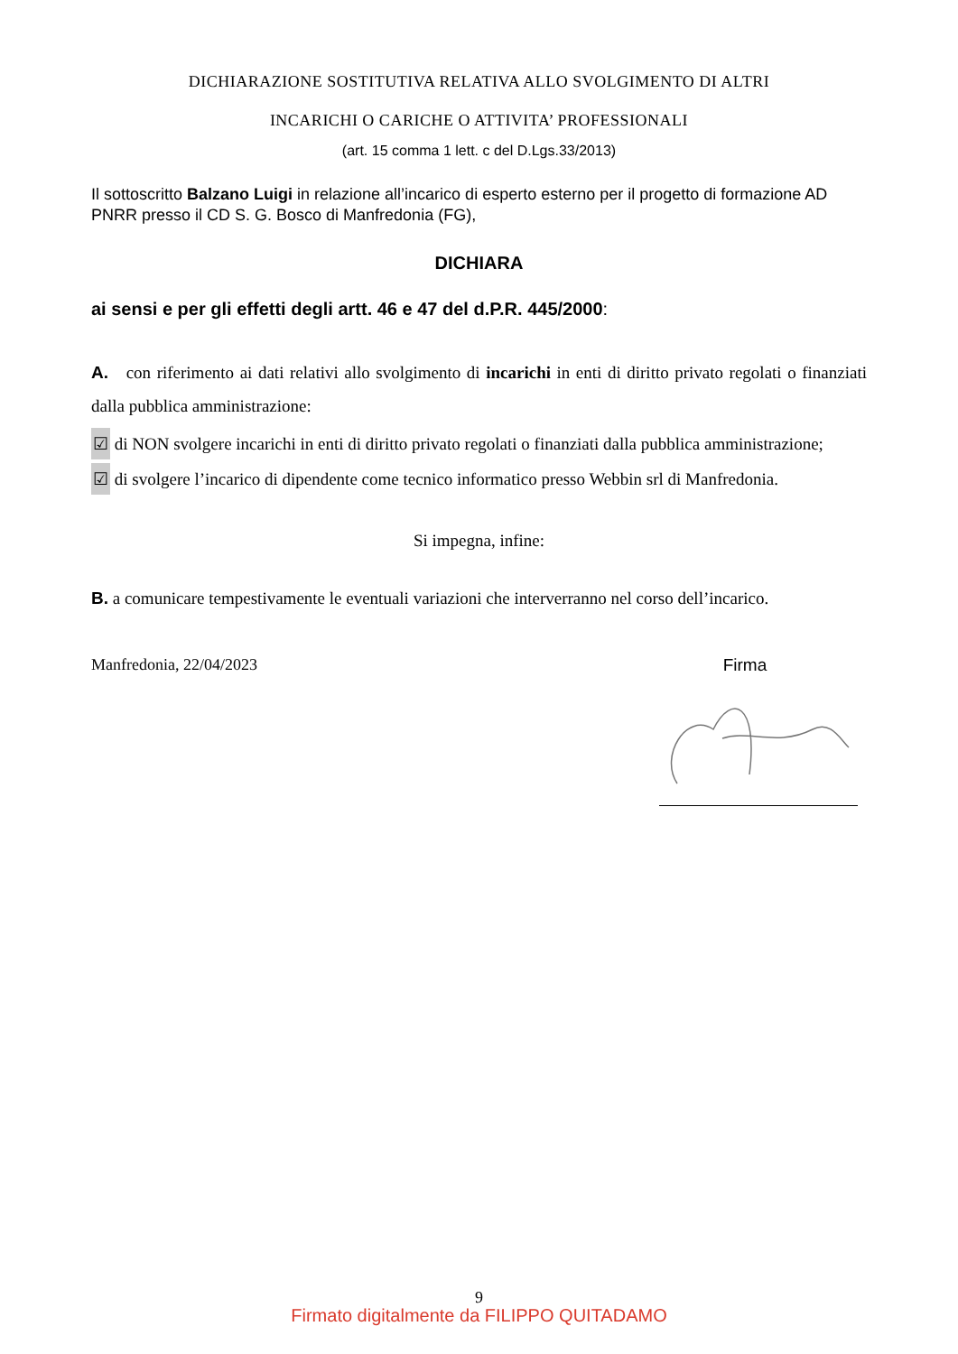DICHIARAZIONE SOSTITUTIVA RELATIVA ALLO SVOLGIMENTO DI ALTRI
INCARICHI O CARICHE O ATTIVITA’ PROFESSIONALI
(art. 15 comma 1 lett. c del D.Lgs.33/2013)
Il sottoscritto Balzano Luigi in relazione all’incarico di esperto esterno per il progetto di formazione AD PNRR presso il CD S. G. Bosco di Manfredonia (FG),
DICHIARA
ai sensi e per gli effetti degli artt. 46 e 47 del d.P.R. 445/2000:
A. con riferimento ai dati relativi allo svolgimento di incarichi in enti di diritto privato regolati o finanziati dalla pubblica amministrazione:
☑ di NON svolgere incarichi in enti di diritto privato regolati o finanziati dalla pubblica amministrazione;
☑ di svolgere l’incarico di dipendente come tecnico informatico presso Webbin srl di Manfredonia.
Si impegna, infine:
B. a comunicare tempestivamente le eventuali variazioni che interverranno nel corso dell’incarico.
Manfredonia, 22/04/2023 Firma
9
Firmato digitalmente da FILIPPO QUITADAMO